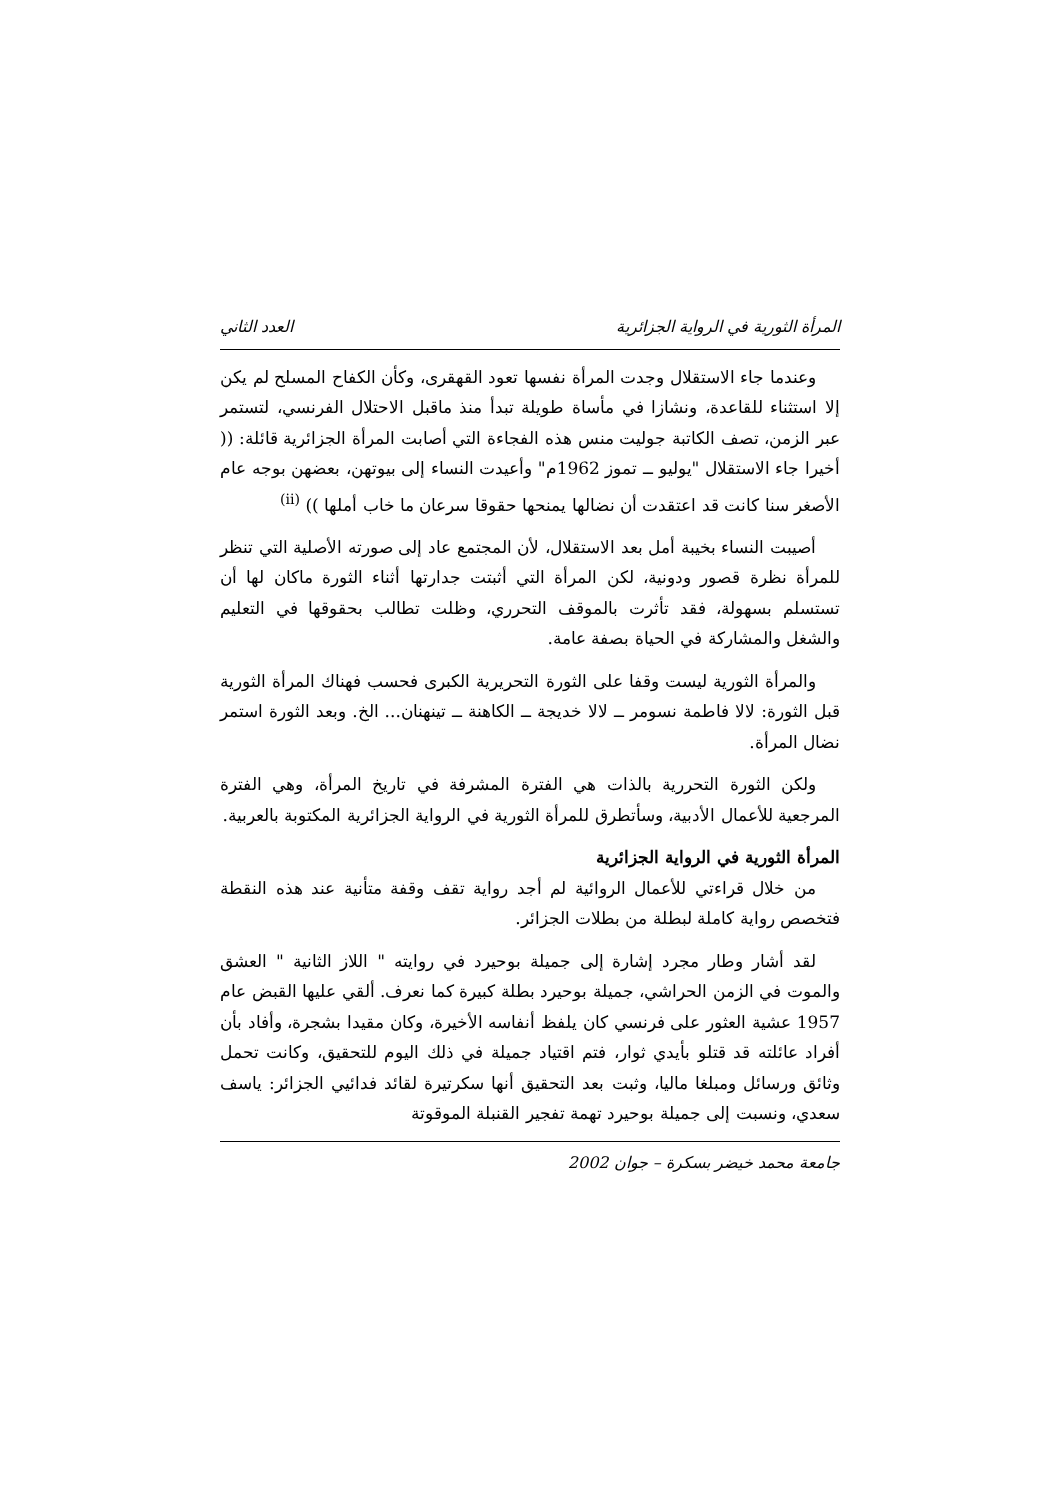المرأة الثورية في الرواية الجزائرية العدد الثاني
وعندما جاء الاستقلال وجدت المرأة نفسها تعود القهقرى، وكأن الكفاح المسلح لم يكن إلا استثناء للقاعدة، ونشازا في مأساة طويلة تبدأ منذ ماقبل الاحتلال الفرنسي، لتستمر عبر الزمن، تصف الكاتبة جوليت منس هذه الفجاءة التي أصابت المرأة الجزائرية قائلة: (( أخيرا جاء الاستقلال "يوليو ــ تموز 1962م" وأعيدت النساء إلى بيوتهن، بعضهن بوجه عام الأصغر سنا كانت قد اعتقدت أن نضالها يمنحها حقوقا سرعان ما خاب أملها )) <sup>(ii)</sup>
أصيبت النساء بخيبة أمل بعد الاستقلال، لأن المجتمع عاد إلى صورته الأصلية التي تنظر للمرأة نظرة قصور ودونية، لكن المرأة التي أثبتت جدارتها أثناء الثورة ماكان لها أن تستسلم بسهولة، فقد تأثرت بالموقف التحرري، وظلت تطالب بحقوقها في التعليم والشغل والمشاركة في الحياة بصفة عامة.
والمرأة الثورية ليست وقفا على الثورة التحريرية الكبرى فحسب فهناك المرأة الثورية قبل الثورة: لالا فاطمة نسومر ــ لالا خديجة ــ الكاهنة ــ تينهنان... الخ. وبعد الثورة استمر نضال المرأة.
ولكن الثورة التحررية بالذات هي الفترة المشرفة في تاريخ المرأة، وهي الفترة المرجعية للأعمال الأدبية، وسأتطرق للمرأة الثورية في الرواية الجزائرية المكتوبة بالعربية.
المرأة الثورية في الرواية الجزائرية
من خلال قراءتي للأعمال الروائية لم أجد رواية تقف وقفة متأنية عند هذه النقطة فتخصص رواية كاملة لبطلة من بطلات الجزائر.
لقد أشار وطار مجرد إشارة إلى جميلة بوحيرد في روايته " اللاز الثانية " العشق والموت في الزمن الحراشي، جميلة بوحيرد بطلة كبيرة كما نعرف. ألقي عليها القبض عام 1957 عشية العثور على فرنسي كان يلفظ أنفاسه الأخيرة، وكان مقيدا بشجرة، وأفاد بأن أفراد عائلته قد قتلو بأيدي ثوار، فتم اقتياد جميلة في ذلك اليوم للتحقيق، وكانت تحمل وثائق ورسائل ومبلغا ماليا، وثبت بعد التحقيق أنها سكرتيرة لقائد فدائيي الجزائر: ياسف سعدي، ونسبت إلى جميلة بوحيرد تهمة تفجير القنبلة الموقوتة
جامعة محمد خيضر بسكرة – جوان 2002